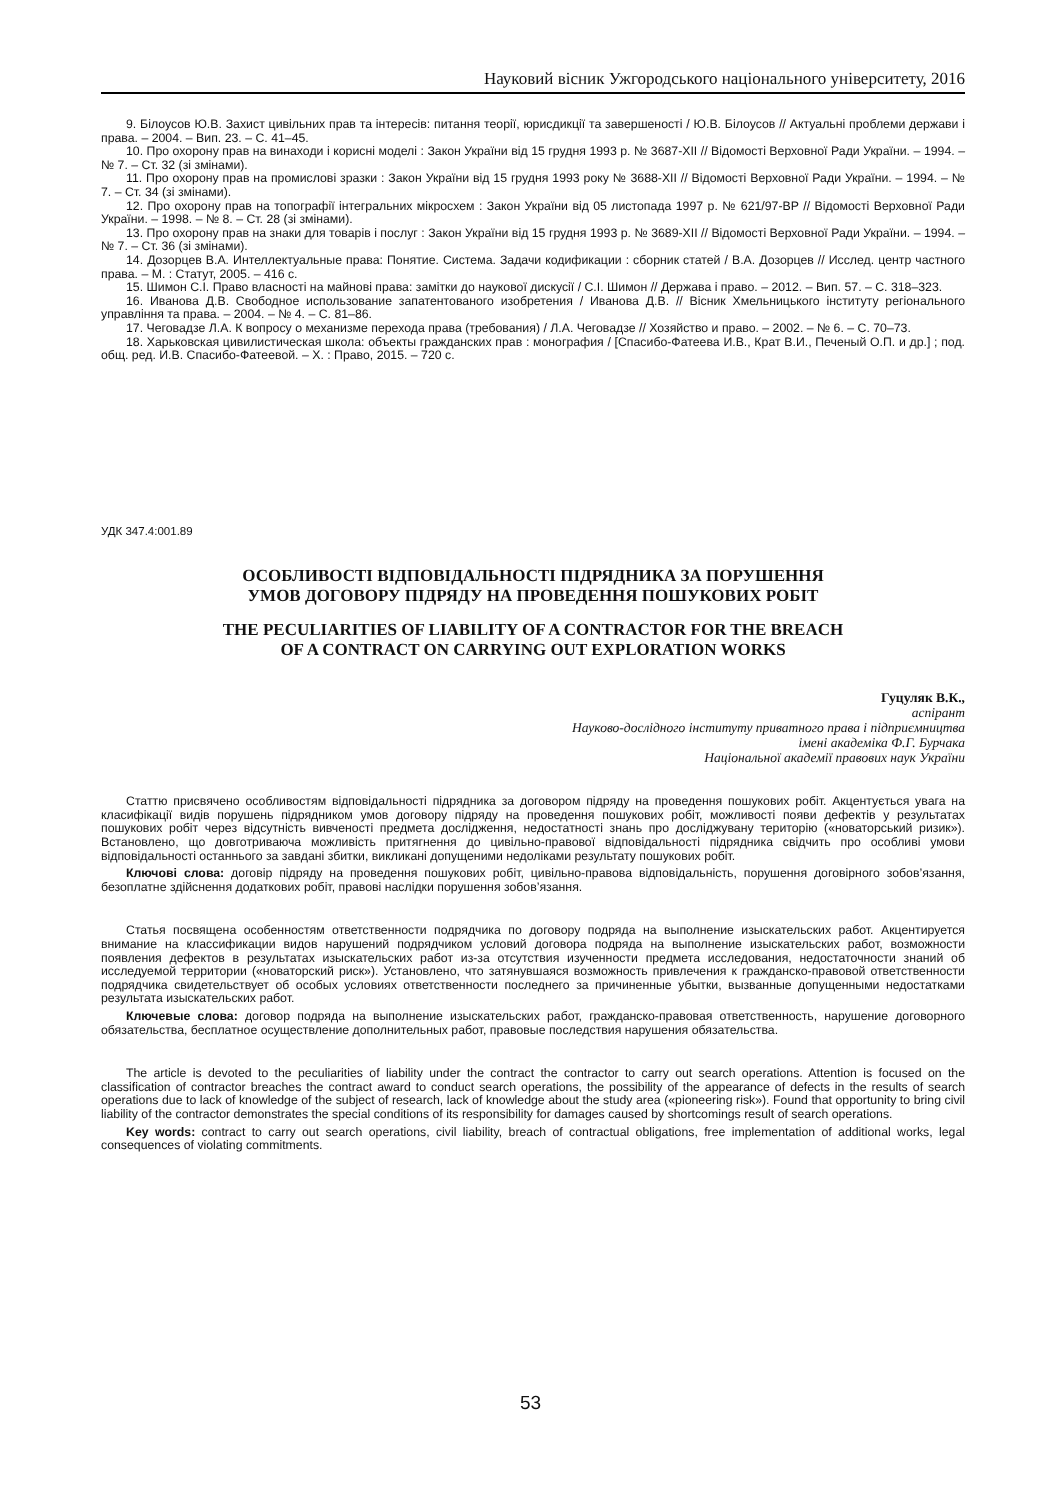Науковий вісник Ужгородського національного університету, 2016
9. Білоусов Ю.В. Захист цивільних прав та інтересів: питання теорії, юрисдикції та завершеності / Ю.В. Білоусов // Актуальні проблеми держави і права. – 2004. – Вип. 23. – С. 41–45.
10. Про охорону прав на винаходи і корисні моделі : Закон України від 15 грудня 1993 р. № 3687-XII // Відомості Верховної Ради України. – 1994. – № 7. – Ст. 32 (зі змінами).
11. Про охорону прав на промислові зразки : Закон України від 15 грудня 1993 року № 3688-XII // Відомості Верховної Ради України. – 1994. – № 7. – Ст. 34 (зі змінами).
12. Про охорону прав на топографії інтегральних мікросхем : Закон України від 05 листопада 1997 р. № 621/97-ВР // Відомості Верховної Ради України. – 1998. – № 8. – Ст. 28 (зі змінами).
13. Про охорону прав на знаки для товарів і послуг : Закон України від 15 грудня 1993 р. № 3689-XII // Відомості Верховної Ради України. – 1994. – № 7. – Ст. 36 (зі змінами).
14. Дозорцев В.А. Интеллектуальные права: Понятие. Система. Задачи кодификации : сборник статей / В.А. Дозорцев // Исслед. центр частного права. – М. : Статут, 2005. – 416 с.
15. Шимон С.І. Право власності на майнові права: замітки до наукової дискусії / С.І. Шимон // Держава і право. – 2012. – Вип. 57. – С. 318–323.
16. Иванова Д.В. Свободное использование запатентованого изобретения / Иванова Д.В. // Вісник Хмельницького інституту регіонального управління та права. – 2004. – № 4. – С. 81–86.
17. Чеговадзе Л.А. К вопросу о механизме перехода права (требования) / Л.А. Чеговадзе // Хозяйство и право. – 2002. – № 6. – С. 70–73.
18. Харьковская цивилистическая школа: объекты гражданских прав : монография / [Спасибо-Фатеева И.В., Крат В.И., Печеный О.П. и др.] ; под. общ. ред. И.В. Спасибо-Фатеевой. – Х. : Право, 2015. – 720 с.
УДК 347.4:001.89
ОСОБЛИВОСТІ ВІДПОВІДАЛЬНОСТІ ПІДРЯДНИКА ЗА ПОРУШЕННЯ
УМОВ ДОГОВОРУ ПІДРЯДУ НА ПРОВЕДЕННЯ ПОШУКОВИХ РОБІТ
THE PECULIARITIES OF LIABILITY OF A CONTRACTOR FOR THE BREACH
OF A CONTRACT ON CARRYING OUT EXPLORATION WORKS
Гуцуляк В.К.,
аспірант
Науково-дослідного інституту приватного права і підприємництва
імені академіка Ф.Г. Бурчака
Національної академії правових наук України
Статтю присвячено особливостям відповідальності підрядника за договором підряду на проведення пошукових робіт. Акцентується увага на класифікації видів порушень підрядником умов договору підряду на проведення пошукових робіт, можливості появи дефектів у результатах пошукових робіт через відсутність вивченості предмета дослідження, недостатності знань про досліджувану територію («новаторський ризик»). Встановлено, що довготриваюча можливість притягнення до цивільно-правової відповідальності підрядника свідчить про особливі умови відповідальності останнього за завдані збитки, викликані допущеними недоліками результату пошукових робіт.
Ключові слова: договір підряду на проведення пошукових робіт, цивільно-правова відповідальність, порушення договірного зобов’язання, безоплатне здійснення додаткових робіт, правові наслідки порушення зобов’язання.
Статья посвящена особенностям ответственности подрядчика по договору подряда на выполнение изыскательских работ. Акцентируется внимание на классификации видов нарушений подрядчиком условий договора подряда на выполнение изыскательских работ, возможности появления дефектов в результатах изыскательских работ из-за отсутствия изученности предмета исследования, недостаточности знаний об исследуемой территории («новаторский риск»). Установлено, что затянувшаяся возможность привлечения к гражданско-правовой ответственности подрядчика свидетельствует об особых условиях ответственности последнего за причиненные убытки, вызванные допущенными недостатками результата изыскательских работ.
Ключевые слова: договор подряда на выполнение изыскательских работ, гражданско-правовая ответственность, нарушение договорного обязательства, бесплатное осуществление дополнительных работ, правовые последствия нарушения обязательства.
The article is devoted to the peculiarities of liability under the contract the contractor to carry out search operations. Attention is focused on the classification of contractor breaches the contract award to conduct search operations, the possibility of the appearance of defects in the results of search operations due to lack of knowledge of the subject of research, lack of knowledge about the study area («pioneering risk»). Found that opportunity to bring civil liability of the contractor demonstrates the special conditions of its responsibility for damages caused by shortcomings result of search operations.
Key words: contract to carry out search operations, civil liability, breach of contractual obligations, free implementation of additional works, legal consequences of violating commitments.
53